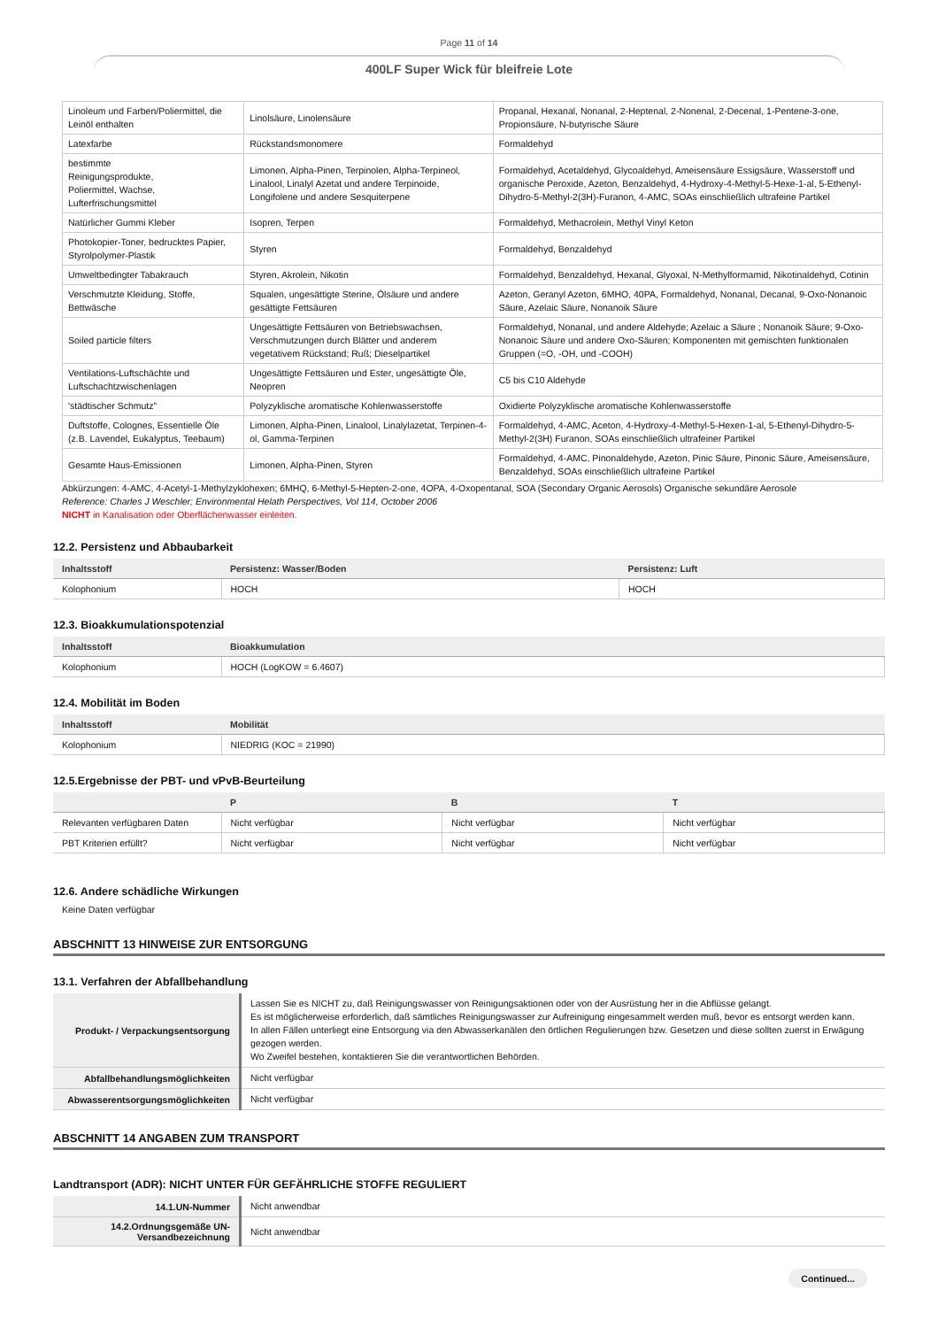Page 11 of 14
400LF Super Wick für bleifreie Lote
| Linoleum und Farben/Poliermittel, die Leinöl enthalten | Linolsäure, Linolensäure | Propanal, Hexanal, Nonanal, 2-Heptenal, 2-Nonenal, 2-Decenal, 1-Pentene-3-one, Propionsäure, N-butyrische Säure |
| Latexfarbe | Rückstandsmonomere | Formaldehyd |
| bestimmte Reinigungsprodukte, Poliermittel, Wachse, Lufterfrischungsmittel | Limonen, Alpha-Pinen, Terpinolen, Alpha-Terpineol, Linalool, Linalyl Azetat und andere Terpinoide, Longifolene und andere Sesquiterpene | Formaldehyd, Acetaldehyd, Glycoaldehyd, Ameisensäure Essigsäure, Wasserstoff und organische Peroxide, Azeton, Benzaldehyd, 4-Hydroxy-4-Methyl-5-Hexe-1-al, 5-Ethenyl-Dihydro-5-Methyl-2(3H)-Furanon, 4-AMC, SOAs einschließlich ultrafeine Partikel |
| Natürlicher Gummi Kleber | Isopren, Terpen | Formaldehyd, Methacrolein, Methyl Vinyl Keton |
| Photokopier-Toner, bedrucktes Papier, Styrolpolymer-Plastik | Styren | Formaldehyd, Benzaldehyd |
| Umweltbedingter Tabakrauch | Styren, Akrolein, Nikotin | Formaldehyd, Benzaldehyd, Hexanal, Glyoxal, N-Methylformamid, Nikotinaldehyd, Cotinin |
| Verschmutzte Kleidung, Stoffe, Bettwäsche | Squalen, ungesättigte Sterine, Ölsäure und andere gesättigte Fettsäuren | Azeton, Geranyl Azeton, 6MHO, 40PA, Formaldehyd, Nonanal, Decanal, 9-Oxo-Nonanoic Säure, Azelaic Säure, Nonanoik Säure |
| Soiled particle filters | Ungesättigte Fettsäuren von Betriebswachsen, Verschmutzungen durch Blätter und anderem vegetativem Rückstand; Ruß; Dieselpartikel | Formaldehyd, Nonanal, und andere Aldehyde; Azelaic a Säure ; Nonanoik Säure; 9-Oxo-Nonanoic Säure und andere Oxo-Säuren; Komponenten mit gemischten funktionalen Gruppen (=O, -OH, und -COOH) |
| Ventilations-Luftschächte und Luftschachtzwischenlagen | Ungesättigte Fettsäuren und Ester, ungesättigte Öle, Neopren | C5 bis C10 Aldehyde |
| 'städtischer Schmutz” | Polyzyklische aromatische Kohlenwasserstoffe | Oxidierte Polyzyklische aromatische Kohlenwasserstoffe |
| Duftstoffe, Colognes, Essentielle Öle (z.B. Lavendel, Eukalyptus, Teebaum) | Limonen, Alpha-Pinen, Linalool, Linalylazetat, Terpinen-4-ol, Gamma-Terpinen | Formaldehyd, 4-AMC, Aceton, 4-Hydroxy-4-Methyl-5-Hexen-1-al, 5-Ethenyl-Dihydro-5-Methyl-2(3H) Furanon, SOAs einschließlich ultrafeiner Partikel |
| Gesamte Haus-Emissionen | Limonen, Alpha-Pinen, Styren | Formaldehyd, 4-AMC, Pinonaldehyde, Azeton, Pinic Säure, Pinonic Säure, Ameisensäure, Benzaldehyd, SOAs einschließlich ultrafeine Partikel |
Abkürzungen: 4-AMC, 4-Acetyl-1-Methylzyklohexen; 6MHQ, 6-Methyl-5-Hepten-2-one, 4OPA, 4-Oxopentanal, SOA (Secondary Organic Aerosols) Organische sekundäre Aerosole
Reference: Charles J Weschler; Environmental Helath Perspectives, Vol 114, October 2006
NICHT in Kanalisation oder Oberflächenwasser einleiten.
12.2. Persistenz und Abbaubarkeit
| Inhaltsstoff | Persistenz: Wasser/Boden | Persistenz: Luft |
| --- | --- | --- |
| Kolophonium | HOCH | HOCH |
12.3. Bioakkumulationspotenzial
| Inhaltsstoff | Bioakkumulation |
| --- | --- |
| Kolophonium | HOCH (LogKOW = 6.4607) |
12.4. Mobilität im Boden
| Inhaltsstoff | Mobilität |
| --- | --- |
| Kolophonium | NIEDRIG (KOC = 21990) |
12.5.Ergebnisse der PBT- und vPvB-Beurteilung
| | P | B | T |
| --- | --- | --- | --- |
| Relevanten verfügbaren Daten | Nicht verfügbar | Nicht verfügbar | Nicht verfügbar |
| PBT Kriterien erfüllt? | Nicht verfügbar | Nicht verfügbar | Nicht verfügbar |
12.6. Andere schädliche Wirkungen
Keine Daten verfügbar
ABSCHNITT 13 HINWEISE ZUR ENTSORGUNG
13.1. Verfahren der Abfallbehandlung
| Produkt- / Verpackungsentsorgung | Lassen Sie es NICHT zu, daß Reinigungswasser von Reinigungsaktionen oder von der Ausrüstung her in die Abflüsse gelangt. Es ist möglicherweise erforderlich, daß sämtliches Reinigungswasser zur Aufreinigung eingesammelt werden muß, bevor es entsorgt werden kann. In allen Fällen unterliegt eine Entsorgung via den Abwasserkanälen den örtlichen Regulierungen bzw. Gesetzen und diese sollten zuerst in Erwägung gezogen werden. Wo Zweifel bestehen, kontaktieren Sie die verantwortlichen Behörden. |
| Abfallbehandlungsmöglichkeiten | Nicht verfügbar |
| Abwasserentsorgungsmöglichkeiten | Nicht verfügbar |
ABSCHNITT 14 ANGABEN ZUM TRANSPORT
Landtransport (ADR): NICHT UNTER FÜR GEFÄHRLICHE STOFFE REGULIERT
| 14.1.UN-Nummer | Nicht anwendbar |
| 14.2.Ordnungsgemäße UN-Versandbezeichnung | Nicht anwendbar |
Continued...